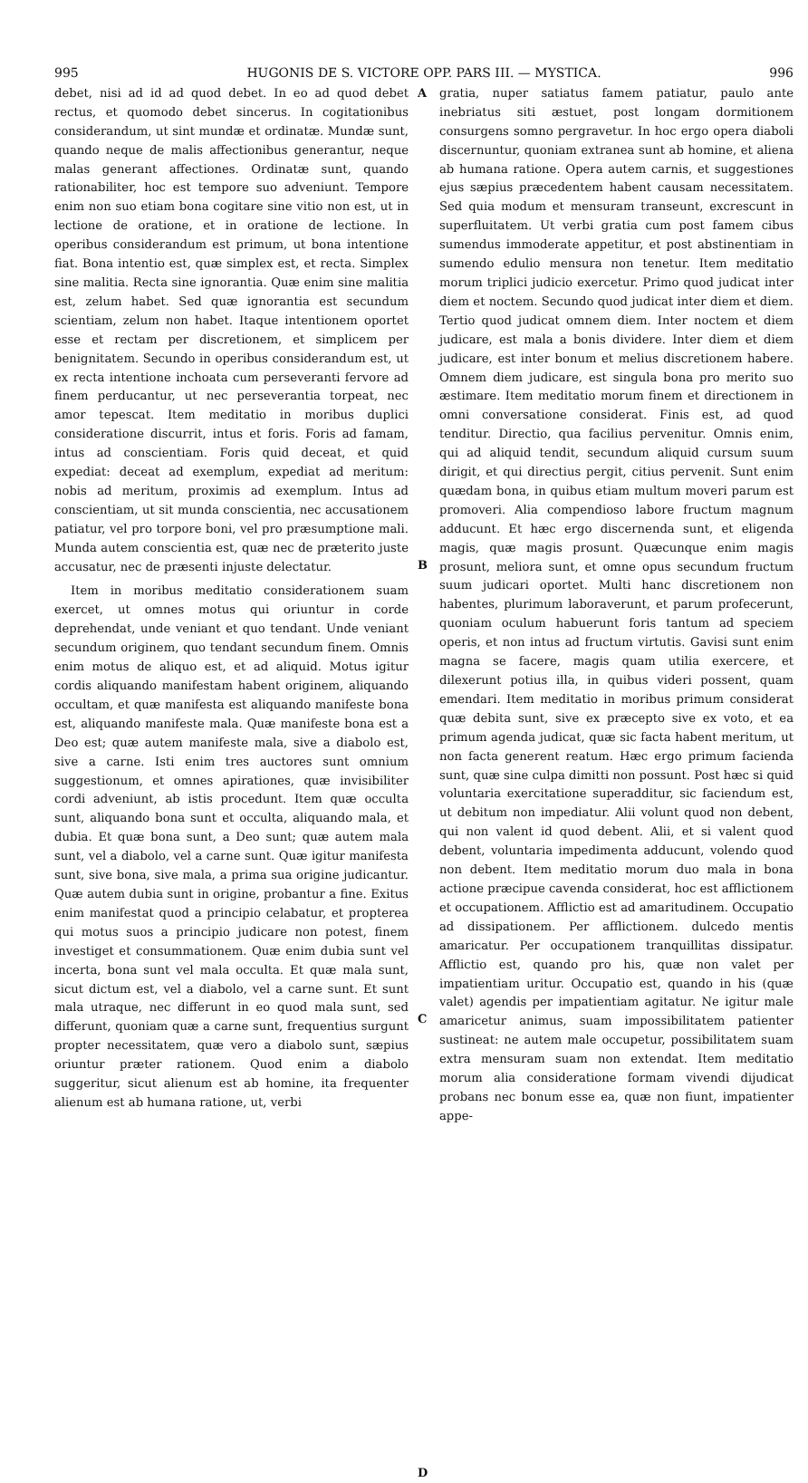995 HUGONIS DE S. VICTORE OPP. PARS III. — MYSTICA. 996
debet, nisi ad id ad quod debet. In eo ad quod debet rectus, et quomodo debet sincerus. In cogitationibus considerandum, ut sint mundæ et ordinatæ. Mundæ sunt, quando neque de malis affectionibus generantur, neque malas generant affectiones. Ordinatæ sunt, quando rationabiliter, hoc est tempore suo adveniunt. Tempore enim non suo etiam bona cogitare sine vitio non est, ut in lectione de oratione, et in oratione de lectione. In operibus considerandum est primum, ut bona intentione fiat. Bona intentio est, quæ simplex est, et recta. Simplex sine malitia. Recta sine ignorantia. Quæ enim sine malitia est, zelum habet. Sed quæ ignorantia est secundum scientiam, zelum non habet. Itaque intentionem oportet esse et rectam per discretionem, et simplicem per benignitatem. Secundo in operibus considerandum est, ut ex recta intentione inchoata cum perseveranti fervore ad finem perducantur, ut nec perseverantia torpeat, nec amor tepescat. Item meditatio in moribus duplici consideratione discurrit, intus et foris. Foris ad famam, intus ad conscientiam. Foris quid deceat, et quid expediat: deceat ad exemplum, expediat ad meritum: nobis ad meritum, proximis ad exemplum. Intus ad conscientiam, ut sit munda conscientia, nec accusationem patiatur, vel pro torpore boni, vel pro præsumptione mali. Munda autem conscientia est, quæ nec de præterito juste accusatur, nec de præsenti injuste delectatur.
Item in moribus meditatio considerationem suam exercet, ut omnes motus qui oriuntur in corde deprehendat, unde veniant et quo tendant. Unde veniant secundum originem, quo tendant secundum finem. Omnis enim motus de aliquo est, et ad aliquid. Motus igitur cordis aliquando manifestam habent originem, aliquando occultam, et quæ manifesta est aliquando manifeste bona est, aliquando manifeste mala. Quæ manifeste bona est a Deo est; quæ autem manifeste mala, sive a diabolo est, sive a carne. Isti enim tres auctores sunt omnium suggestionum, et omnes apirationes, quæ invisibiliter cordi adveniunt, ab istis procedunt. Item quæ occulta sunt, aliquando bona sunt et occulta, aliquando mala, et dubia. Et quæ bona sunt, a Deo sunt; quæ autem mala sunt, vel a diabolo, vel a carne sunt. Quæ igitur manifesta sunt, sive bona, sive mala, a prima sua origine judicantur. Quæ autem dubia sunt in origine, probantur a fine. Exitus enim manifestat quod a principio celabatur, et propterea qui motus suos a principio judicare non potest, finem investiget et consummationem. Quæ enim dubia sunt vel incerta, bona sunt vel mala occulta. Et quæ mala sunt, sicut dictum est, vel a diabolo, vel a carne sunt. Et sunt mala utraque, nec differunt in eo quod mala sunt, sed differunt, quoniam quæ a carne sunt, frequentius surgunt propter necessitatem, quæ vero a diabolo sunt, sæpius oriuntur præter rationem. Quod enim a diabolo suggeritur, sicut alienum est ab homine, ita frequenter alienum est ab humana ratione, ut, verbi
ABCD
gratia, nuper satiatus famem patiatur, paulo ante inebriatus siti æstuet, post longam dormitionem consurgens somno pergravetur. In hoc ergo opera diaboli discernuntur, quoniam extranea sunt ab homine, et aliena ab humana ratione. Opera autem carnis, et suggestiones ejus sæpius præcedentem habent causam necessitatem. Sed quia modum et mensuram transeunt, excrescunt in superfluitatem. Ut verbi gratia cum post famem cibus sumendus immoderate appetitur, et post abstinentiam in sumendo edulio mensura non tenetur. Item meditatio morum triplici judicio exercetur. Primo quod judicat inter diem et noctem. Secundo quod judicat inter diem et diem. Tertio quod judicat omnem diem. Inter noctem et diem judicare, est mala a bonis dividere. Inter diem et diem judicare, est inter bonum et melius discretionem habere. Omnem diem judicare, est singula bona pro merito suo æstimare. Item meditatio morum finem et directionem in omni conversatione considerat. Finis est, ad quod tenditur. Directio, qua facilius pervenitur. Omnis enim, qui ad aliquid tendit, secundum aliquid cursum suum dirigit, et qui directius pergit, citius pervenit. Sunt enim quædam bona, in quibus etiam multum moveri parum est promoveri. Alia compendioso labore fructum magnum adducunt. Et hæc ergo discernenda sunt, et eligenda magis, quæ magis prosunt. Quæcunque enim magis prosunt, meliora sunt, et omne opus secundum fructum suum judicari oportet. Multi hanc discretionem non habentes, plurimum laboraverunt, et parum profecerunt, quoniam oculum habuerunt foris tantum ad speciem operis, et non intus ad fructum virtutis. Gavisi sunt enim magna se facere, magis quam utilia exercere, et dilexerunt potius illa, in quibus videri possent, quam emendari. Item meditatio in moribus primum considerat quæ debita sunt, sive ex præcepto sive ex voto, et ea primum agenda judicat, quæ sic facta habent meritum, ut non facta generent reatum. Hæc ergo primum facienda sunt, quæ sine culpa dimitti non possunt. Post hæc si quid voluntaria exercitatione superadditur, sic faciendum est, ut debitum non impediatur. Alii volunt quod non debent, qui non valent id quod debent. Alii, et si valent quod debent, voluntaria impedimenta adducunt, volendo quod non debent. Item meditatio morum duo mala in bona actione præcipue cavenda considerat, hoc est afflictionem et occupationem. Afflictio est ad amaritudinem. Occupatio ad dissipationem. Per afflictionem. dulcedo mentis amaricatur. Per occupationem tranquillitas dissipatur. Afflictio est, quando pro his, quæ non valet per impatientiam uritur. Occupatio est, quando in his (quæ valet) agendis per impatientiam agitatur. Ne igitur male amaricetur animus, suam impossibilitatem patienter sustineat: ne autem male occupetur, possibilitatem suam extra mensuram suam non extendat. Item meditatio morum alia consideratione formam vivendi dijudicat probans nec bonum esse ea, quæ non fiunt, impatienter appe-